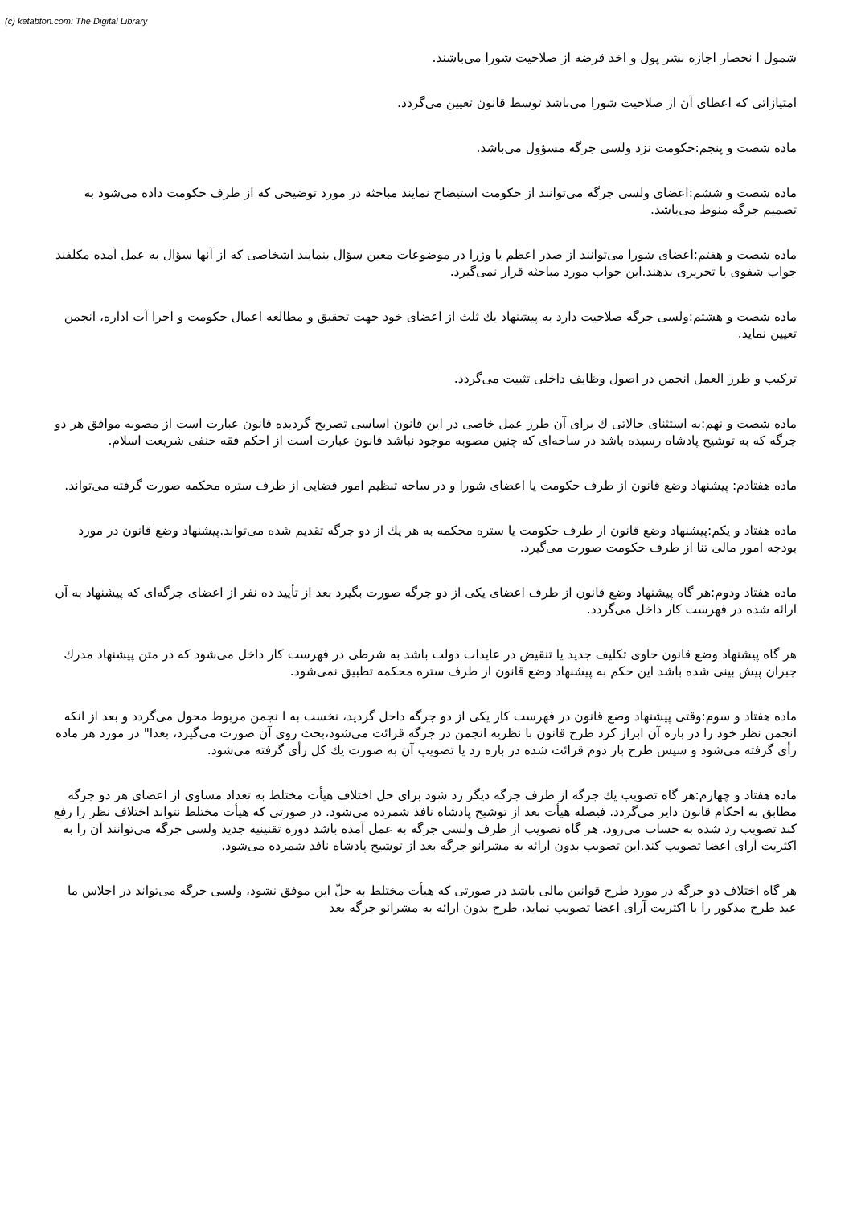(c) ketabton.com: The Digital Library
شمول ا نحصار اجازه نشر پول و اخذ قرضه از صلاحیت شورا می‌باشند.
امتیازاتی که اعطای آن از صلاحیت شورا می‌باشد توسط قانون تعیین می‌گردد.
ماده شصت و پنجم:حکومت نزد ولسی جرگه مسؤول می‌باشد.
ماده شصت و ششم:اعضای ولسی جرگه می‌توانند از حکومت استیضاح نمایند مباحثه در مورد توضیحی که از طرف حکومت داده می‌شود به تصمیم جرگه منوط می‌باشد.
ماده شصت و هفتم:اعضای شورا می‌توانند از صدر اعظم یا وزرا در موضوعات معین سؤال بنمایند اشخاصی که از آنها سؤال به عمل آمده مکلفند جواب شفوی یا تحریری بدهند.این جواب مورد مباحثه قرار نمی‌گیرد.
ماده شصت و هشتم:ولسی جرگه صلاحیت دارد به پیشنهاد یك ثلث از اعضای خود جهت تحقیق و مطالعه اعمال حکومت و اجرا آت اداره، انجمن تعیین نماید.
ترکیب و طرز العمل انجمن در اصول وظایف داخلی تثبیت می‌گردد.
ماده شصت و نهم:به استثنای حالاتی ك برای آن طرز عمل خاصی در این قانون اساسی تصریح گردیده قانون عبارت است از مصوبه موافق هر دو جرگه که به توشیح پادشاه رسیده باشد در ساحه‌ای که چنین مصوبه موجود نباشد قانون عبارت است از احکم فقه حنفی شریعت اسلام.
ماده هفتادم: پیشنهاد وضع قانون از طرف حکومت یا اعضای شورا و در ساحه تنظیم امور قضایی از طرف ستره محکمه صورت گرفته می‌تواند.
ماده هفتاد و یکم:پیشنهاد وضع قانون از طرف حکومت یا ستره محکمه به هر یك از دو جرگه تقدیم شده می‌تواند.پیشنهاد وضع قانون در مورد بودجه امور مالی تنا از طرف حکومت صورت می‌گیرد.
ماده هفتاد ودوم:هر گاه پیشنهاد وضع قانون از طرف اعضای یکی از دو جرگه صورت بگیرد بعد از تأیید ده نفر از اعضای جرگه‌ای که پیشنهاد به آن ارائه شده در فهرست کار داخل می‌گردد.
هر گاه پیشنهاد وضع قانون حاوی تکلیف جدید یا تنقیض در عایدات دولت باشد به شرطی در فهرست کار داخل می‌شود که در متن پیشنهاد مدرك جبران پیش بینی شده باشد این حکم به پیشنهاد وضع قانون از طرف ستره محکمه تطبیق نمی‌شود.
ماده هفتاد و سوم:وقتی پیشنهاد وضع قانون در فهرست کار یکی از دو جرگه داخل گردید، نخست به ا نجمن مربوط محول می‌گردد و بعد از انکه انجمن نظر خود را در باره آن ابراز کرد طرح قانون با نظریه انجمن در جرگه قرائت می‌شود،بحث روی آن صورت می‌گیرد، بعدا" در مورد هر ماده رأی گرفته می‌شود و سپس طرح بار دوم قرائت شده در باره رد یا تصویب آن به صورت یك کل رأی گرفته می‌شود.
ماده هفتاد و چهارم:هر گاه تصویب یك جرگه از طرف جرگه دیگر رد شود برای حل اختلاف هیأت مختلط به تعداد مساوی از اعضای هر دو جرگه مطابق به احکام قانون دایر می‌گردد. فیصله هیأت بعد از توشیح پادشاه نافذ شمرده می‌شود. در صورتی که هیأت مختلط نتواند اختلاف نظر را رفع کند تصویب رد شده به حساب می‌رود. هر گاه تصویب از طرف ولسی جرگه به عمل آمده باشد دوره تقنینیه جدید ولسی جرگه می‌توانند آن را به اکثریت آرای اعضا تصویب کند.این تصویب بدون ارائه به مشرانو جرگه بعد از توشیح پادشاه نافذ شمرده می‌شود.
هر گاه اختلاف دو جرگه در مورد طرح قوانین مالی باشد در صورتی که هیأت مختلط به حلّ این موفق نشود، ولسی جرگه می‌تواند در اجلاس ما عبد طرح مذکور را با اکثریت آرای اعضا تصویب نماید، طرح بدون ارائه به مشرانو جرگه بعد